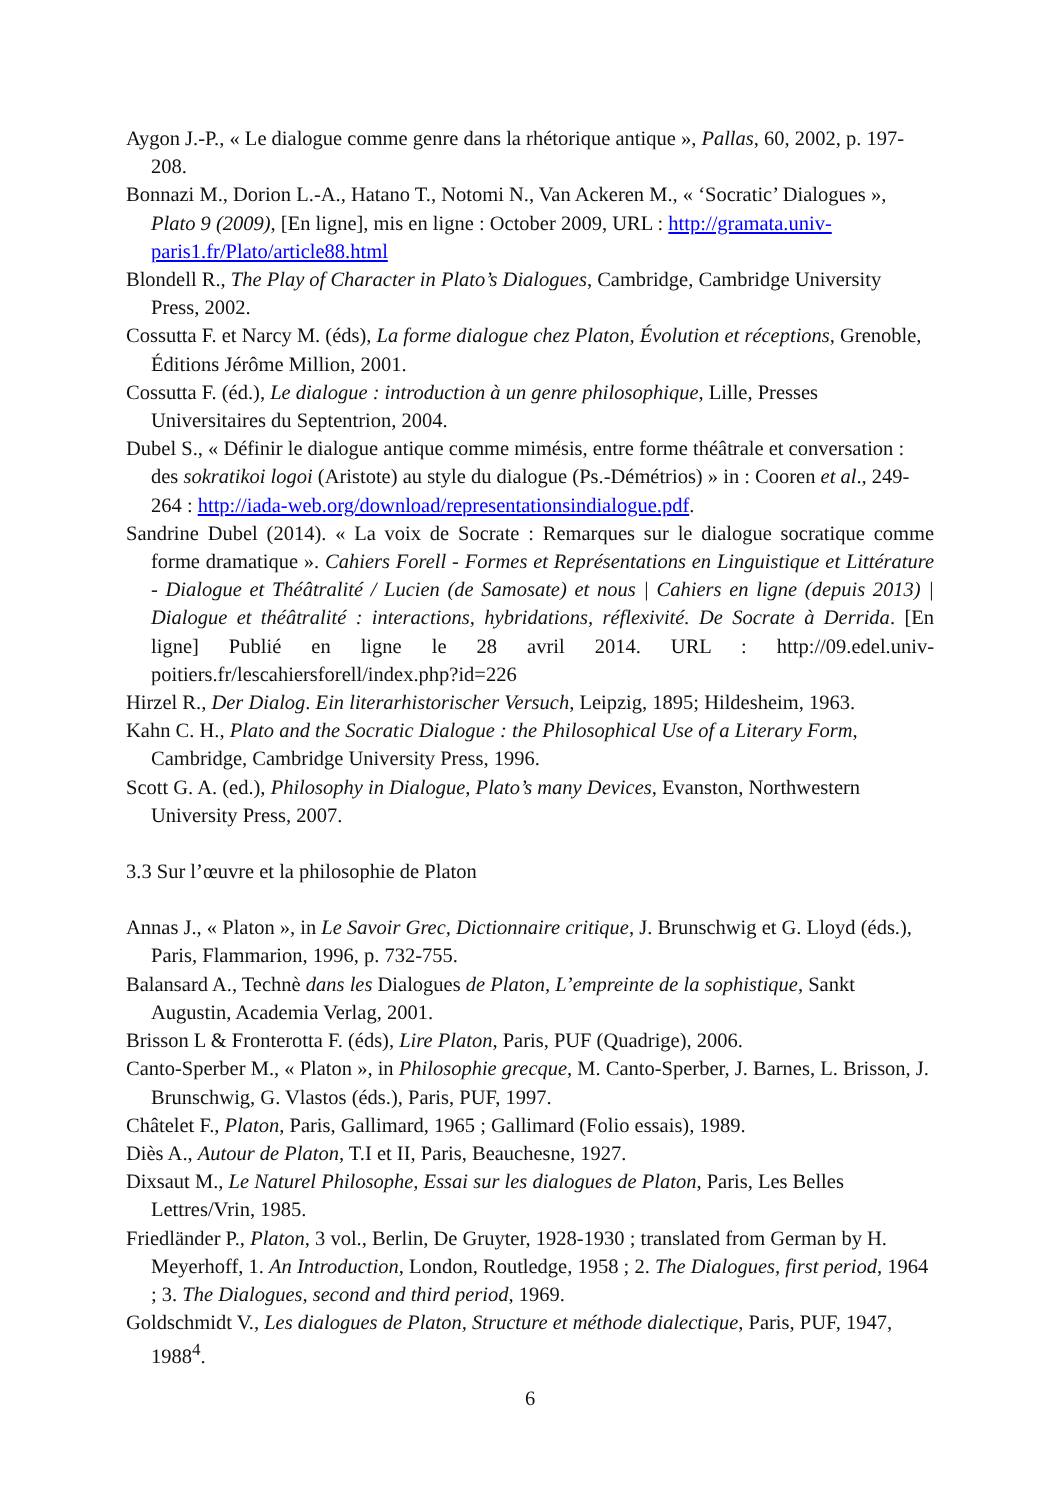Aygon J.-P., « Le dialogue comme genre dans la rhétorique antique », Pallas, 60, 2002, p. 197-208.
Bonnazi M., Dorion L.-A., Hatano T., Notomi N., Van Ackeren M., « ‘Socratic’ Dialogues », Plato 9 (2009), [En ligne], mis en ligne : October 2009, URL : http://gramata.univ-paris1.fr/Plato/article88.html
Blondell R., The Play of Character in Plato’s Dialogues, Cambridge, Cambridge University Press, 2002.
Cossutta F. et Narcy M. (éds), La forme dialogue chez Platon, Évolution et réceptions, Grenoble, Éditions Jérôme Million, 2001.
Cossutta F. (éd.), Le dialogue : introduction à un genre philosophique, Lille, Presses Universitaires du Septentrion, 2004.
Dubel S., « Définir le dialogue antique comme mimésis, entre forme théâtrale et conversation : des sokratikoi logoi (Aristote) au style du dialogue (Ps.-Démétrios) » in : Cooren et al., 249-264 : http://iada-web.org/download/representationsindialogue.pdf.
Sandrine Dubel (2014). « La voix de Socrate : Remarques sur le dialogue socratique comme forme dramatique ». Cahiers Forell - Formes et Représentations en Linguistique et Littérature - Dialogue et Théâtralité / Lucien (de Samosate) et nous | Cahiers en ligne (depuis 2013) | Dialogue et théâtralité : interactions, hybridations, réflexivité. De Socrate à Derrida. [En ligne] Publié en ligne le 28 avril 2014. URL : http://09.edel.univ-poitiers.fr/lescahiersforell/index.php?id=226
Hirzel R., Der Dialog. Ein literarhistorischer Versuch, Leipzig, 1895; Hildesheim, 1963.
Kahn C. H., Plato and the Socratic Dialogue : the Philosophical Use of a Literary Form, Cambridge, Cambridge University Press, 1996.
Scott G. A. (ed.), Philosophy in Dialogue, Plato’s many Devices, Evanston, Northwestern University Press, 2007.
3.3 Sur l’œuvre et la philosophie de Platon
Annas J., « Platon », in Le Savoir Grec, Dictionnaire critique, J. Brunschwig et G. Lloyd (éds.), Paris, Flammarion, 1996, p. 732-755.
Balansard A., Technè dans les Dialogues de Platon, L’empreinte de la sophistique, Sankt Augustin, Academia Verlag, 2001.
Brisson L & Fronterotta F. (éds), Lire Platon, Paris, PUF (Quadrige), 2006.
Canto-Sperber M., « Platon », in Philosophie grecque, M. Canto-Sperber, J. Barnes, L. Brisson, J. Brunschwig, G. Vlastos (éds.), Paris, PUF, 1997.
Châtelet F., Platon, Paris, Gallimard, 1965 ; Gallimard (Folio essais), 1989.
Diès A., Autour de Platon, T.I et II, Paris, Beauchesne, 1927.
Dixsaut M., Le Naturel Philosophe, Essai sur les dialogues de Platon, Paris, Les Belles Lettres/Vrin, 1985.
Friedländer P., Platon, 3 vol., Berlin, De Gruyter, 1928-1930 ; translated from German by H. Meyerhoff, 1. An Introduction, London, Routledge, 1958 ; 2. The Dialogues, first period, 1964 ; 3. The Dialogues, second and third period, 1969.
Goldschmidt V., Les dialogues de Platon, Structure et méthode dialectique, Paris, PUF, 1947, 1988<sup>4</sup>.
6